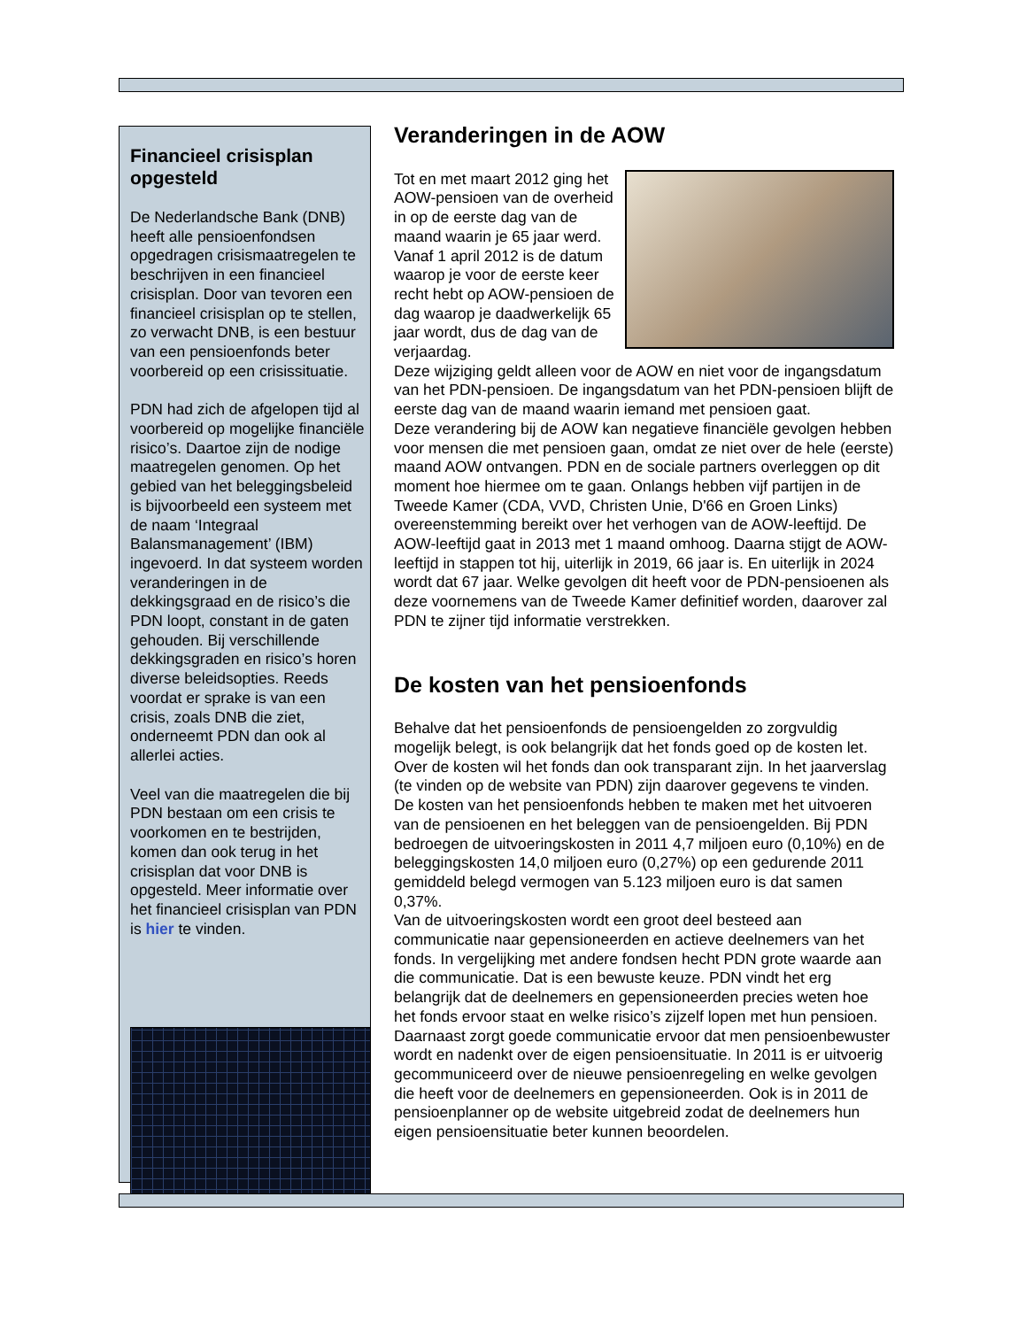Financieel crisisplan opgesteld
De Nederlandsche Bank (DNB) heeft alle pensioenfondsen opgedragen crisismaatregelen te beschrijven in een financieel crisisplan. Door van tevoren een financieel crisisplan op te stellen, zo verwacht DNB, is een bestuur van een pensioenfonds beter voorbereid op een crisissituatie.
PDN had zich de afgelopen tijd al voorbereid op mogelijke financiële risico’s. Daartoe zijn de nodige maatregelen genomen. Op het gebied van het beleggingsbeleid is bijvoorbeeld een systeem met de naam ‘Integraal Balansmanagement’ (IBM) ingevoerd. In dat systeem worden veranderingen in de dekkingsgraad en de risico’s die PDN loopt, constant in de gaten gehouden. Bij verschillende dekkingsgraden en risico’s horen diverse beleidsopties. Reeds voordat er sprake is van een crisis, zoals DNB die ziet, onderneemt PDN dan ook al allerlei acties.
Veel van die maatregelen die bij PDN bestaan om een crisis te voorkomen en te bestrijden, komen dan ook terug in het crisisplan dat voor DNB is opgesteld. Meer informatie over het financieel crisisplan van PDN is hier te vinden.
Veranderingen in de AOW
Tot en met maart 2012 ging het AOW-pensioen van de overheid in op de eerste dag van de maand waarin je 65 jaar werd. Vanaf 1 april 2012 is de datum waarop je voor de eerste keer recht hebt op AOW-pensioen de dag waarop je daadwerkelijk 65 jaar wordt, dus de dag van de verjaardag.
Deze wijziging geldt alleen voor de AOW en niet voor de ingangsdatum van het PDN-pensioen. De ingangsdatum van het PDN-pensioen blijft de eerste dag van de maand waarin iemand met pensioen gaat.
Deze verandering bij de AOW kan negatieve financiële gevolgen hebben voor mensen die met pensioen gaan, omdat ze niet over de hele (eerste) maand AOW ontvangen. PDN en de sociale partners overleggen op dit moment hoe hiermee om te gaan. Onlangs hebben vijf partijen in de Tweede Kamer (CDA, VVD, Christen Unie, D'66 en Groen Links) overeenstemming bereikt over het verhogen van de AOW-leeftijd. De AOW-leeftijd gaat in 2013 met 1 maand omhoog. Daarna stijgt de AOW-leeftijd in stappen tot hij, uiterlijk in 2019, 66 jaar is. En uiterlijk in 2024 wordt dat 67 jaar. Welke gevolgen dit heeft voor de PDN-pensioenen als deze voornemens van de Tweede Kamer definitief worden, daarover zal PDN te zijner tijd informatie verstrekken.
De kosten van het pensioenfonds
Behalve dat het pensioenfonds de pensioengelden zo zorgvuldig mogelijk belegt, is ook belangrijk dat het fonds goed op de kosten let. Over de kosten wil het fonds dan ook transparant zijn. In het jaarverslag (te vinden op de website van PDN) zijn daarover gegevens te vinden.
De kosten van het pensioenfonds hebben te maken met het uitvoeren van de pensioenen en het beleggen van de pensioengelden. Bij PDN bedroegen de uitvoeringskosten in 2011 4,7 miljoen euro (0,10%) en de beleggingskosten 14,0 miljoen euro (0,27%) op een gedurende 2011 gemiddeld belegd vermogen van 5.123 miljoen euro is dat samen 0,37%.
Van de uitvoeringskosten wordt een groot deel besteed aan communicatie naar gepensioneerden en actieve deelnemers van het fonds. In vergelijking met andere fondsen hecht PDN grote waarde aan die communicatie. Dat is een bewuste keuze. PDN vindt het erg belangrijk dat de deelnemers en gepensioneerden precies weten hoe het fonds ervoor staat en welke risico’s zijzelf lopen met hun pensioen. Daarnaast zorgt goede communicatie ervoor dat men pensioenbewuster wordt en nadenkt over de eigen pensioensituatie. In 2011 is er uitvoerig gecommuniceerd over de nieuwe pensioenregeling en welke gevolgen die heeft voor de deelnemers en gepensioneerden. Ook is in 2011 de pensioenplanner op de website uitgebreid zodat de deelnemers hun eigen pensioensituatie beter kunnen beoordelen.